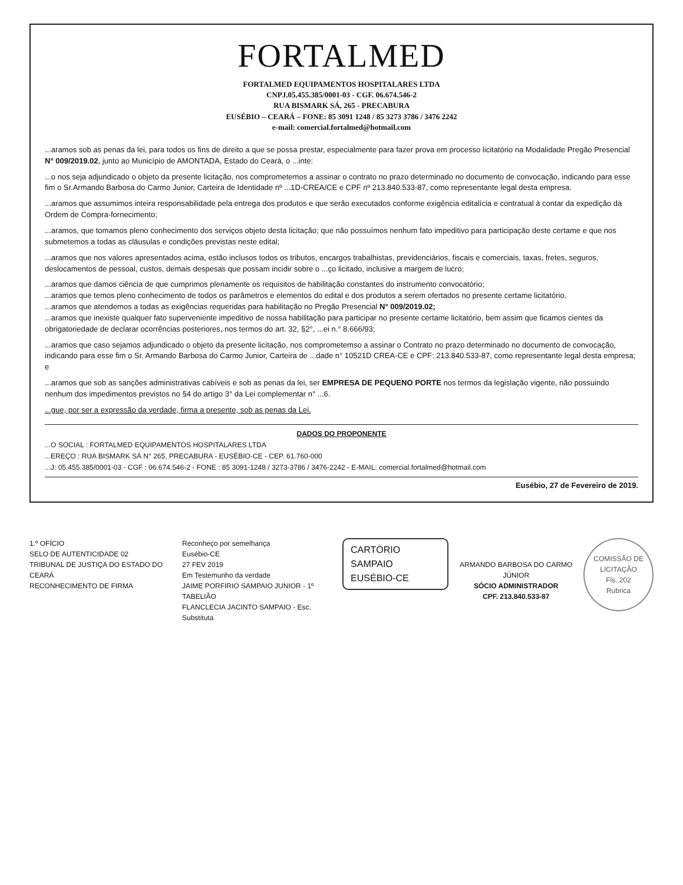FORTALMED
FORTALMED EQUIPAMENTOS HOSPITALARES LTDA
CNPJ.05.455.385/0001-03 - CGF. 06.674.546-2
RUA BISMARK SÁ, 265 - PRECABURA
EUSÉBIO – CEARÁ – FONE: 85 3091 1248 / 85 3273 3786 / 3476 2242
e-mail: comercial.fortalmed@hotmail.com
...aramos sob as penas da lei, para todos os fins de direito a que se possa prestar, especialmente para fazer prova em processo licitatório na Modalidade Pregão Presencial N° 009/2019.02, junto ao Município de AMONTADA, Estado do Ceará, o ...inte:
...o nos seja adjundicado o objeto da presente licitação, nos comprometemos a assinar o contrato no prazo determinado no documento de convocação, indicando para esse fim o Sr.Armando Barbosa do Carmo Junior, Carteira de Identidade nº ...1D-CREA/CE e CPF nº 213.840.533-87, como representante legal desta empresa.
...aramos que assumimos inteira responsabilidade pela entrega dos produtos e que serão executados conforme exigência editalícia e contratual à contar da expedição da Ordem de Compra-fornecimento;
...aramos, que tomamos pleno conhecimento dos serviços objeto desta licitação; que não possuímos nenhum fato impeditivo para participação deste certame e que nos submetemos a todas as cláusulas e condições previstas neste edital;
...aramos que nos valores apresentados acima, estão inclusos todos os tributos, encargos trabalhistas, previdenciários, fiscais e comerciais, taxas, fretes, seguros, deslocamentos de pessoal, custos, demais despesas que possam incidir sobre o ...ço licitado, inclusive a margem de lucro;
...aramos que damos ciência de que cumprimos plenamente os requisitos de habilitação constantes do instrumento convocatório;
...aramos que temos pleno conhecimento de todos os parâmetros e elementos do edital e dos produtos a serem ofertados no presente certame licitatório.
...aramos que atendemos a todas as exigências requeridas para habilitação no Pregão Presencial N° 009/2019.02;
...aramos que inexiste qualquer fato superveniente impeditivo de nossa habilitação para participar no presente certame licitatório, bem assim que ficamos cientes da obrigatoriedade de declarar ocorrências posteriores, nos termos do art. 32, §2°, ...ei n.° 8.666/93;
...aramos que caso sejamos adjundicado o objeto da presente licitação, nos comprometemso a assinar o Contrato no prazo determinado no documento de convocação, indicando para esse fim o Sr. Armando Barbosa do Carmo Junior, Carteira de ...dade n° 10521D CREA-CE e CPF: 213.840.533-87, como representante legal desta empresa; e
...aramos que sob as sanções administrativas cabíveis e sob as penas da lei, ser EMPRESA DE PEQUENO PORTE nos termos da legislação vigente, não possuindo nenhum dos impedimentos previstos no §4 do artigo 3° da Lei complementar n° ...6.
...gue, por ser a expressão da verdade, firma a presente, sob as penas da Lei.
DADOS DO PROPONENTE
...O SOCIAL : FORTALMED EQUIPAMENTOS HOSPITALARES LTDA
...EREÇO : RUA BISMARK SÁ N° 265, PRECABURA - EUSÉBIO-CE - CEP. 61.760-000
...J: 05.455.385/0001-03 - CGF : 06.674.546-2 - FONE : 85 3091-1248 / 3273-3786 / 3476-2242 - E-MAIL: comercial.fortalmed@hotmail.com
Eusébio, 27 de Fevereiro de 2019.
1.º OFÍCIO
SELO DE AUTENTICIDADE 02
TRIBUNAL DE JUSTIÇA DO ESTADO DO CEARÁ
RECONHECIMENTO DE FIRMA
Reconheço por semelhança
Eusébio-CE
27 FEV 2019
Em Testemunho da verdade
JAIME PORFIRIO SAMPAIO JUNIOR - 1º TABELIÃO
FLANCLECIA JACINTO SAMPAIO - Esc. Substituta
CARTÓRIO SAMPAIO
EUSÉBIO-CE
ARMANDO BARBOSA DO CARMO JÚNIOR
SÓCIO ADMINISTRADOR
CPF. 213.840.533-87
COMISSÃO DE LICITAÇÃO
Fls. 202
Rubrica